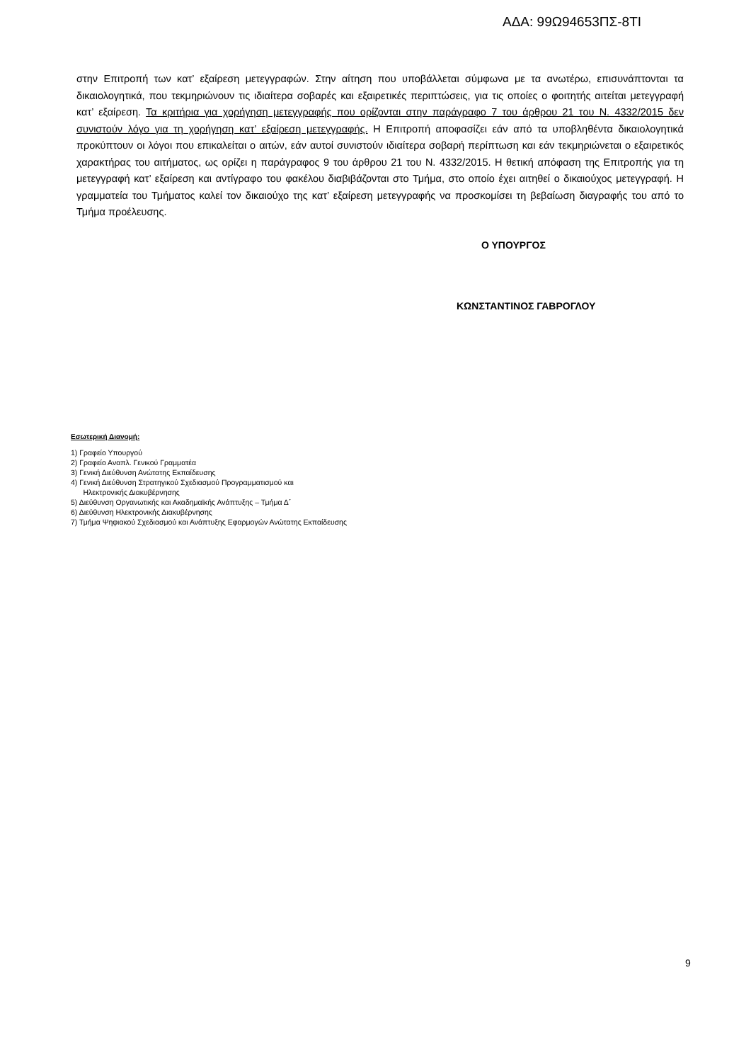ΑΔΑ: 99Ω94653ΠΣ-8ΤΙ
στην Επιτροπή των κατ’ εξαίρεση μετεγγραφών. Στην αίτηση που υποβάλλεται σύμφωνα με τα ανωτέρω, επισυνάπτονται τα δικαιολογητικά, που τεκμηριώνουν τις ιδιαίτερα σοβαρές και εξαιρετικές περιπτώσεις, για τις οποίες ο φοιτητής αιτείται μετεγγραφή κατ’ εξαίρεση. Τα κριτήρια για χορήγηση μετεγγραφής που ορίζονται στην παράγραφο 7 του άρθρου 21 του Ν. 4332/2015 δεν συνιστούν λόγο για τη χορήγηση κατ’ εξαίρεση μετεγγραφής. Η Επιτροπή αποφασίζει εάν από τα υποβληθέντα δικαιολογητικά προκύπτουν οι λόγοι που επικαλείται ο αιτών, εάν αυτοί συνιστούν ιδιαίτερα σοβαρή περίπτωση και εάν τεκμηριώνεται ο εξαιρετικός χαρακτήρας του αιτήματος, ως ορίζει η παράγραφος 9 του άρθρου 21 του Ν. 4332/2015. Η θετική απόφαση της Επιτροπής για τη μετεγγραφή κατ’ εξαίρεση και αντίγραφο του φακέλου διαβιβάζονται στο Τμήμα, στο οποίο έχει αιτηθεί ο δικαιούχος μετεγγραφή. Η γραμματεία του Τμήματος καλεί τον δικαιούχο της κατ’ εξαίρεση μετεγγραφής να προσκομίσει τη βεβαίωση διαγραφής του από το Τμήμα προέλευσης.
Ο ΥΠΟΥΡΓΟΣ
ΚΩΝΣΤΑΝΤΙΝΟΣ ΓΑΒΡΟΓΛΟΥ
Εσωτερική Διανομή:
1) Γραφείο Υπουργού
2) Γραφείο Αναπλ. Γενικού Γραμματέα
3) Γενική Διεύθυνση Ανώτατης Εκπαίδευσης
4) Γενική Διεύθυνση Στρατηγικού Σχεδιασμού Προγραμματισμού και
Ηλεκτρονικής Διακυβέρνησης
5) Διεύθυνση Οργανωτικής και Ακαδημαϊκής Ανάπτυξης – Τμήμα Δ΄
6) Διεύθυνση Ηλεκτρονικής Διακυβέρνησης
7) Τμήμα Ψηφιακού Σχεδιασμού και Ανάπτυξης Εφαρμογών Ανώτατης Εκπαίδευσης
9